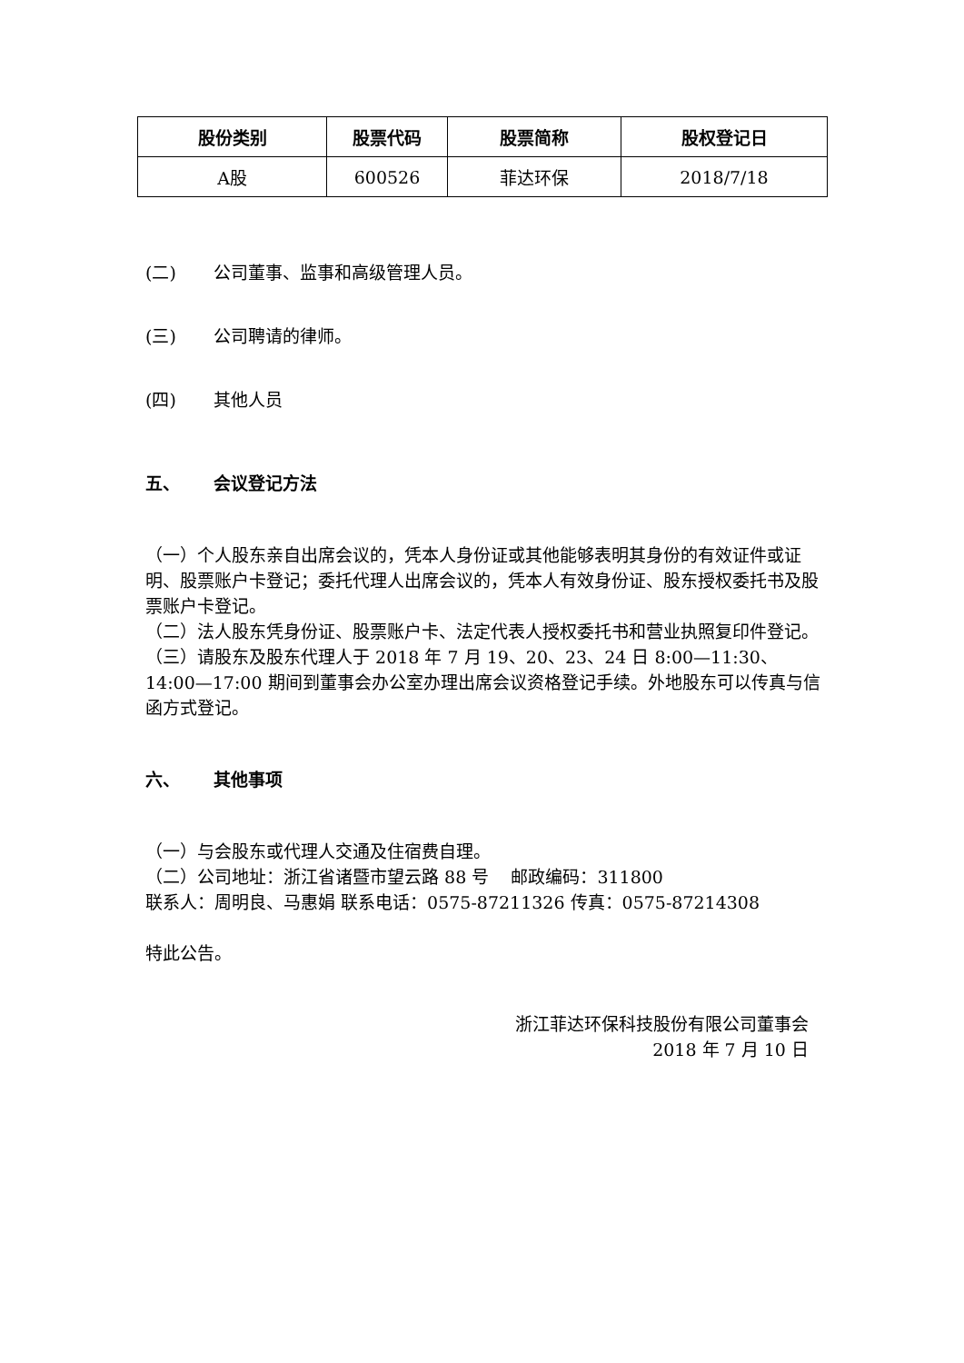| 股份类别 | 股票代码 | 股票简称 | 股权登记日 |
| --- | --- | --- | --- |
| A股 | 600526 | 菲达环保 | 2018/7/18 |
(二) 公司董事、监事和高级管理人员。
(三) 公司聘请的律师。
(四) 其他人员
五、 会议登记方法
（一）个人股东亲自出席会议的，凭本人身份证或其他能够表明其身份的有效证件或证明、股票账户卡登记；委托代理人出席会议的，凭本人有效身份证、股东授权委托书及股票账户卡登记。
（二）法人股东凭身份证、股票账户卡、法定代表人授权委托书和营业执照复印件登记。
（三）请股东及股东代理人于 2018 年 7 月 19、20、23、24 日 8:00—11:30、14:00—17:00 期间到董事会办公室办理出席会议资格登记手续。外地股东可以传真与信函方式登记。
六、 其他事项
（一）与会股东或代理人交通及住宿费自理。
（二）公司地址：浙江省诸暨市望云路 88 号 邮政编码：311800
联系人：周明良、马惠娟 联系电话：0575-87211326 传真：0575-87214308
特此公告。
浙江菲达环保科技股份有限公司董事会
2018 年 7 月 10 日